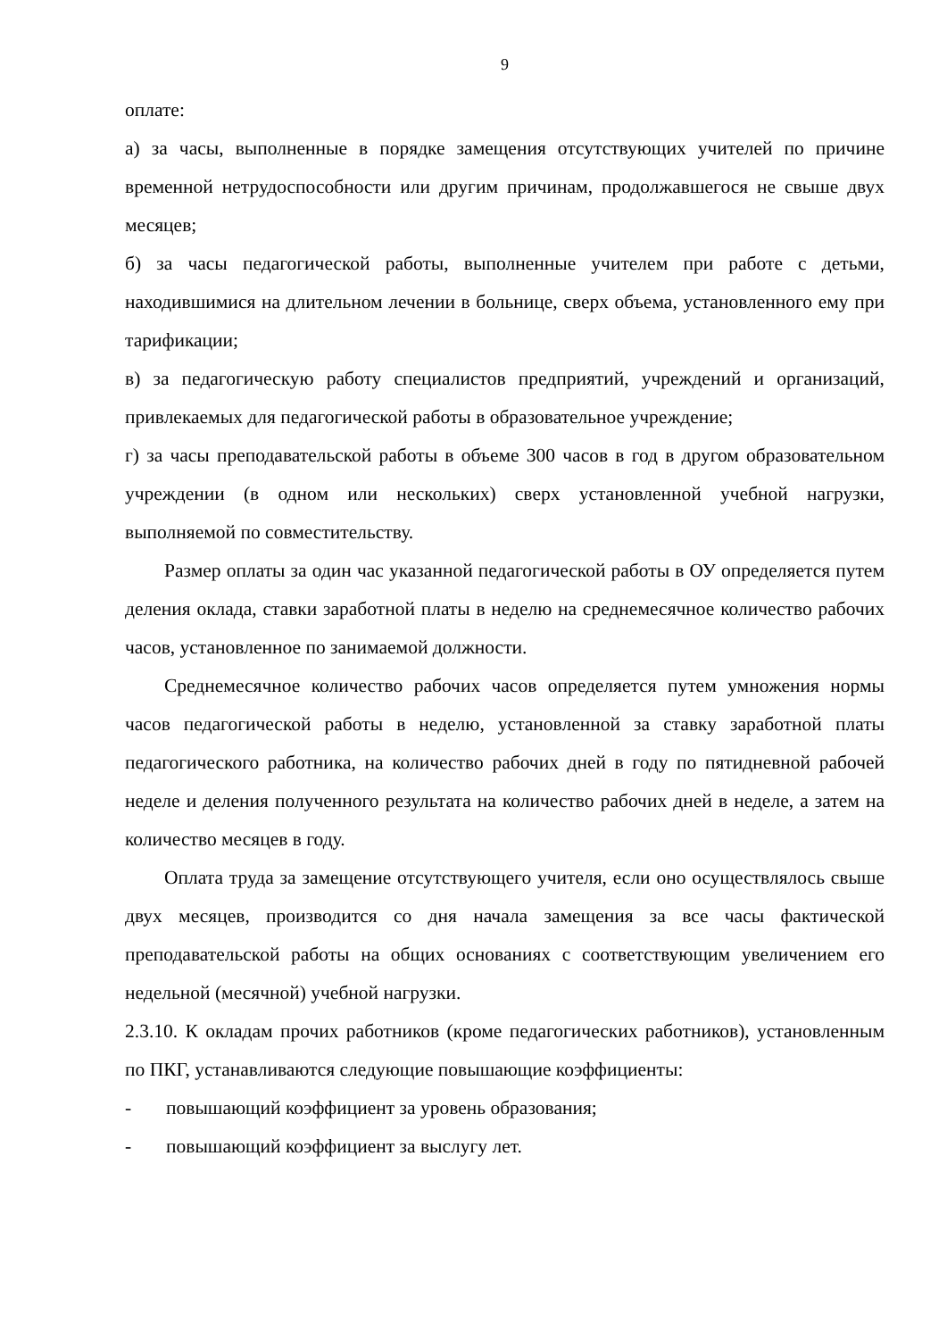9
оплате:
а) за часы, выполненные в порядке замещения отсутствующих учителей по причине временной нетрудоспособности или другим причинам, продолжавшегося не свыше двух месяцев;
б) за часы педагогической работы, выполненные учителем при работе с детьми, находившимися на длительном лечении в больнице, сверх объема, установленного ему при тарификации;
в) за педагогическую работу специалистов предприятий, учреждений и организаций, привлекаемых для педагогической работы в образовательное учреждение;
г) за часы преподавательской работы в объеме 300 часов в год в другом образовательном учреждении (в одном или нескольких) сверх установленной учебной нагрузки, выполняемой по совместительству.
Размер оплаты за один час указанной педагогической работы в ОУ определяется путем деления оклада, ставки заработной платы в неделю на среднемесячное количество рабочих часов, установленное по занимаемой должности.
Среднемесячное количество рабочих часов определяется путем умножения нормы часов педагогической работы в неделю, установленной за ставку заработной платы педагогического работника, на количество рабочих дней в году по пятидневной рабочей неделе и деления полученного результата на количество рабочих дней в неделе, а затем на количество месяцев в году.
Оплата труда за замещение отсутствующего учителя, если оно осуществлялось свыше двух месяцев, производится со дня начала замещения за все часы фактической преподавательской работы на общих основаниях с соответствующим увеличением его недельной (месячной) учебной нагрузки.
2.3.10. К окладам прочих работников (кроме педагогических работников), установленным по ПКГ, устанавливаются следующие повышающие коэффициенты:
- повышающий коэффициент за уровень образования;
- повышающий коэффициент за выслугу лет.